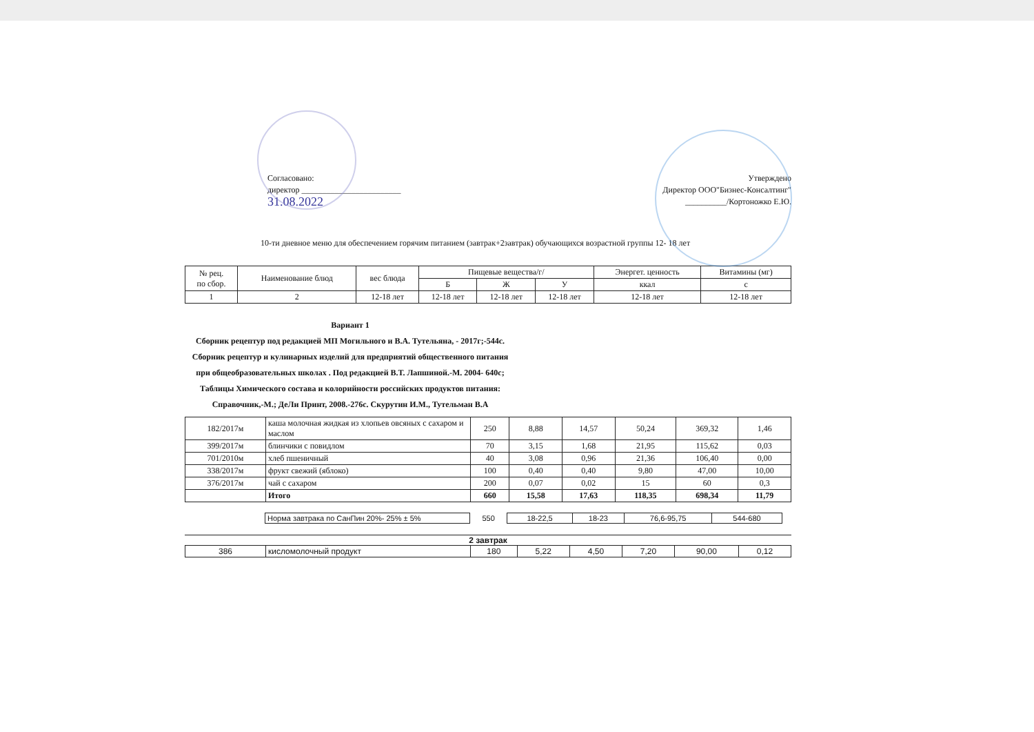Согласовано:
директор ________________________
31.08.2022
Утверждено
Директор ООО"Бизнес-Консалтинг"
__________/Кортоножко Е.Ю.
10-ти дневное меню для обеспечением горячим питанием (завтрак+2завтрак) обучающихся возрастной группы 12- 18 лет
| № рец. по сбор. | Наименование блюд | вес блюда | Пищевые вещества/г/ | | | Энергет. ценность | Витамины (мг) |
| --- | --- | --- | --- | --- | --- | --- | --- |
| | | | Б | Ж | У | ккал | с |
| 1 | 2 | 12-18 лет | 12-18 лет | 12-18 лет | 12-18 лет | 12-18 лет | 12-18 лет |
Вариант 1
Сборник рецептур под редакцией МП Могильного и В.А. Тутельяна, - 2017г;-544с. Сборник рецептур и кулинарных изделий для предприятий общественного питания при общеобразовательных школах . Под редакцией В.Т. Лапшиной.-М. 2004- 640с; Таблицы Химического состава и колорийности российских продуктов питания: Справочник,-М.; ДеЛи Принт, 2008.-276с. Скурутин И.М., Тутельман В.А
| 182/2017м | каша молочная жидкая из хлопьев овсяных с сахаром и маслом | 250 | 8,88 | 14,57 | 50,24 | 369,32 | 1,46 |
| 399/2017м | блинчики с повидлом | 70 | 3,15 | 1,68 | 21,95 | 115,62 | 0,03 |
| 701/2010м | хлеб пшеничный | 40 | 3,08 | 0,96 | 21,36 | 106,40 | 0,00 |
| 338/2017м | фрукт свежий (яблоко) | 100 | 0,40 | 0,40 | 9,80 | 47,00 | 10,00 |
| 376/2017м | чай с сахаром | 200 | 0,07 | 0,02 | 15 | 60 | 0,3 |
| | Итого | 660 | 15,58 | 17,63 | 118,35 | 698,34 | 11,79 |
| | Норма завтрака по СанПин 20%- 25% ± 5% | 550 | 18-22,5 | 18-23 | 76,6-95,75 | 544-680 | |
2 завтрак
| 386 | кисломолочный продукт | 180 | 5,22 | 4,50 | 7,20 | 90,00 | 0,12 |